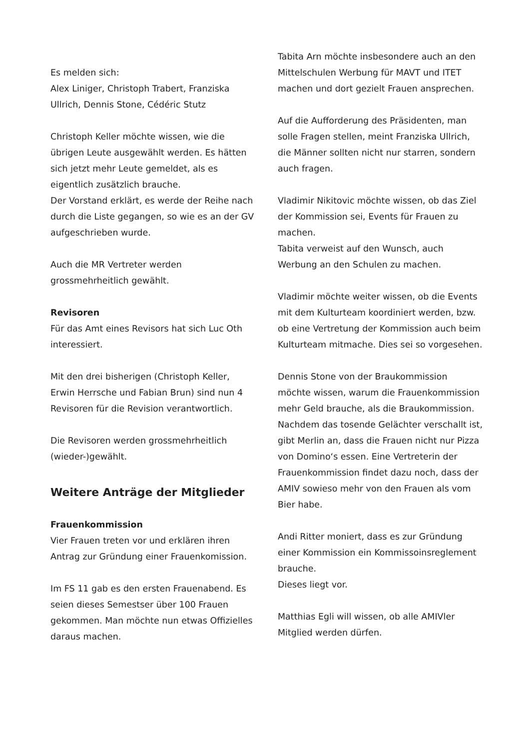Es melden sich:
Alex Liniger, Christoph Trabert, Franziska Ullrich, Dennis Stone, Cédéric Stutz
Christoph Keller möchte wissen, wie die übrigen Leute ausgewählt werden. Es hätten sich jetzt mehr Leute gemeldet, als es eigentlich zusätzlich brauche.
Der Vorstand erklärt, es werde der Reihe nach durch die Liste gegangen, so wie es an der GV aufgeschrieben wurde.
Auch die MR Vertreter werden grossmehrheitlich gewählt.
Revisoren
Für das Amt eines Revisors hat sich Luc Oth interessiert.
Mit den drei bisherigen (Christoph Keller, Erwin Herrsche und Fabian Brun) sind nun 4 Revisoren für die Revision verantwortlich.
Die Revisoren werden grossmehrheitlich (wieder-)gewählt.
Weitere Anträge der Mitglieder
Frauenkommission
Vier Frauen treten vor und erklären ihren Antrag zur Gründung einer Frauenkomission.
Im FS 11 gab es den ersten Frauenabend. Es seien dieses Semestser über 100 Frauen gekommen. Man möchte nun etwas Offizielles daraus machen.
Tabita Arn möchte insbesondere auch an den Mittelschulen Werbung für MAVT und ITET machen und dort gezielt Frauen ansprechen.
Auf die Aufforderung des Präsidenten, man solle Fragen stellen, meint Franziska Ullrich, die Männer sollten nicht nur starren, sondern auch fragen.
Vladimir Nikitovic möchte wissen, ob das Ziel der Kommission sei, Events für Frauen zu machen.
Tabita verweist auf den Wunsch, auch Werbung an den Schulen zu machen.
Vladimir möchte weiter wissen, ob die Events mit dem Kulturteam koordiniert werden, bzw. ob eine Vertretung der Kommission auch beim Kulturteam mitmache. Dies sei so vorgesehen.
Dennis Stone von der Braukommission möchte wissen, warum die Frauenkommission mehr Geld brauche, als die Braukommission.
Nachdem das tosende Gelächter verschallt ist, gibt Merlin an, dass die Frauen nicht nur Pizza von Domino‘s essen. Eine Vertreterin der Frauenkommission findet dazu noch, dass der AMIV sowieso mehr von den Frauen als vom Bier habe.
Andi Ritter moniert, dass es zur Gründung einer Kommission ein Kommissoinsreglement brauche.
Dieses liegt vor.
Matthias Egli will wissen, ob alle AMIVler Mitglied werden dürfen.